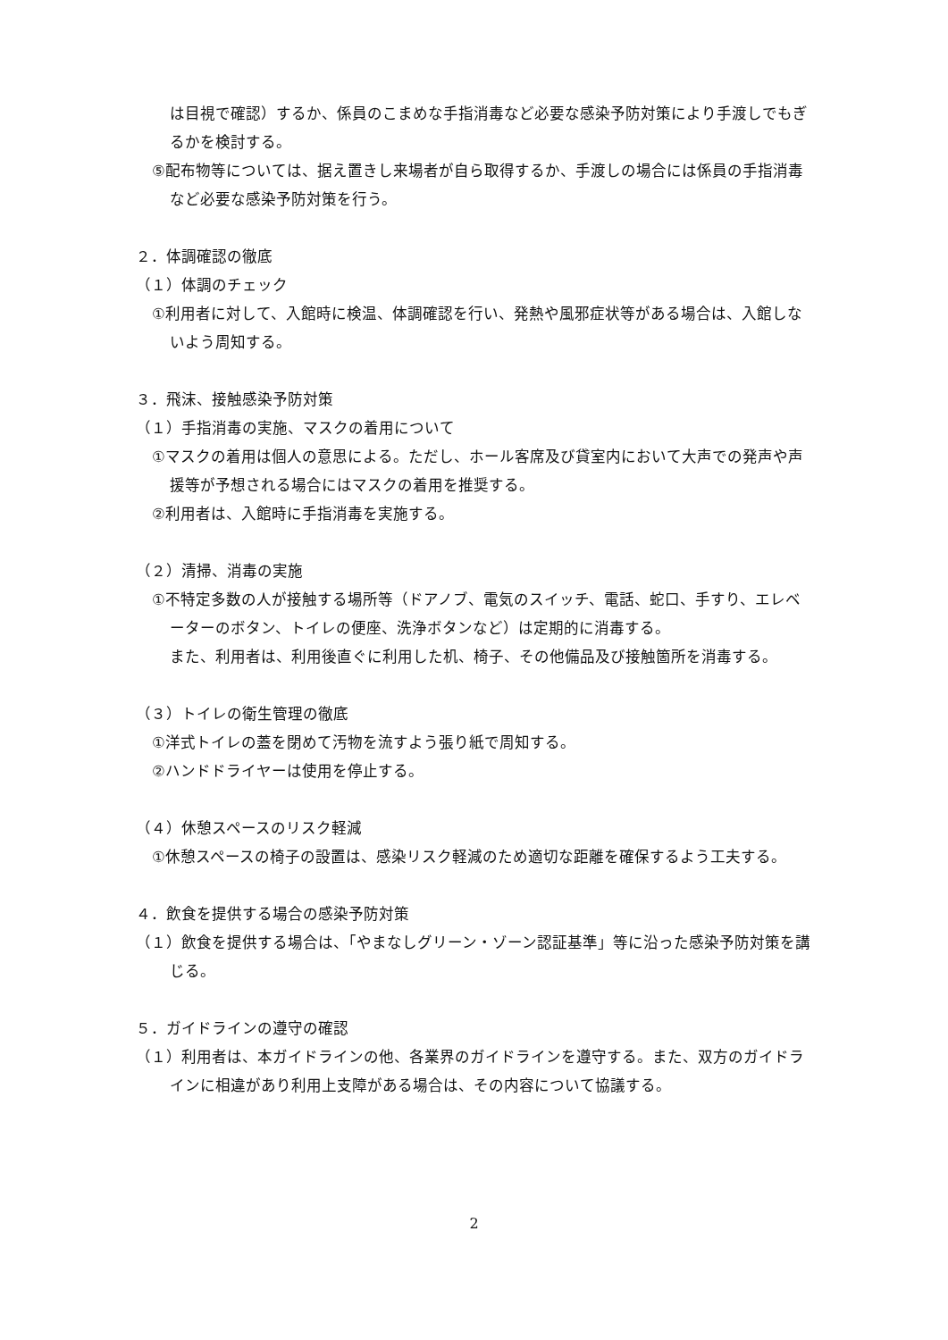は目視で確認）するか、係員のこまめな手指消毒など必要な感染予防対策により手渡しでもぎるかを検討する。
⑤配布物等については、据え置きし来場者が自ら取得するか、手渡しの場合には係員の手指消毒など必要な感染予防対策を行う。
２．体調確認の徹底
（１）体調のチェック
①利用者に対して、入館時に検温、体調確認を行い、発熱や風邪症状等がある場合は、入館しないよう周知する。
３．飛沫、接触感染予防対策
（１）手指消毒の実施、マスクの着用について
①マスクの着用は個人の意思による。ただし、ホール客席及び貸室内において大声での発声や声援等が予想される場合にはマスクの着用を推奨する。
②利用者は、入館時に手指消毒を実施する。
（２）清掃、消毒の実施
①不特定多数の人が接触する場所等（ドアノブ、電気のスイッチ、電話、蛇口、手すり、エレベーターのボタン、トイレの便座、洗浄ボタンなど）は定期的に消毒する。
また、利用者は、利用後直ぐに利用した机、椅子、その他備品及び接触箇所を消毒する。
（３）トイレの衛生管理の徹底
①洋式トイレの蓋を閉めて汚物を流すよう張り紙で周知する。
②ハンドドライヤーは使用を停止する。
（４）休憩スペースのリスク軽減
①休憩スペースの椅子の設置は、感染リスク軽減のため適切な距離を確保するよう工夫する。
４．飲食を提供する場合の感染予防対策
（１）飲食を提供する場合は、「やまなしグリーン・ゾーン認証基準」等に沿った感染予防対策を講じる。
５．ガイドラインの遵守の確認
（１）利用者は、本ガイドラインの他、各業界のガイドラインを遵守する。また、双方のガイドラインに相違があり利用上支障がある場合は、その内容について協議する。
2